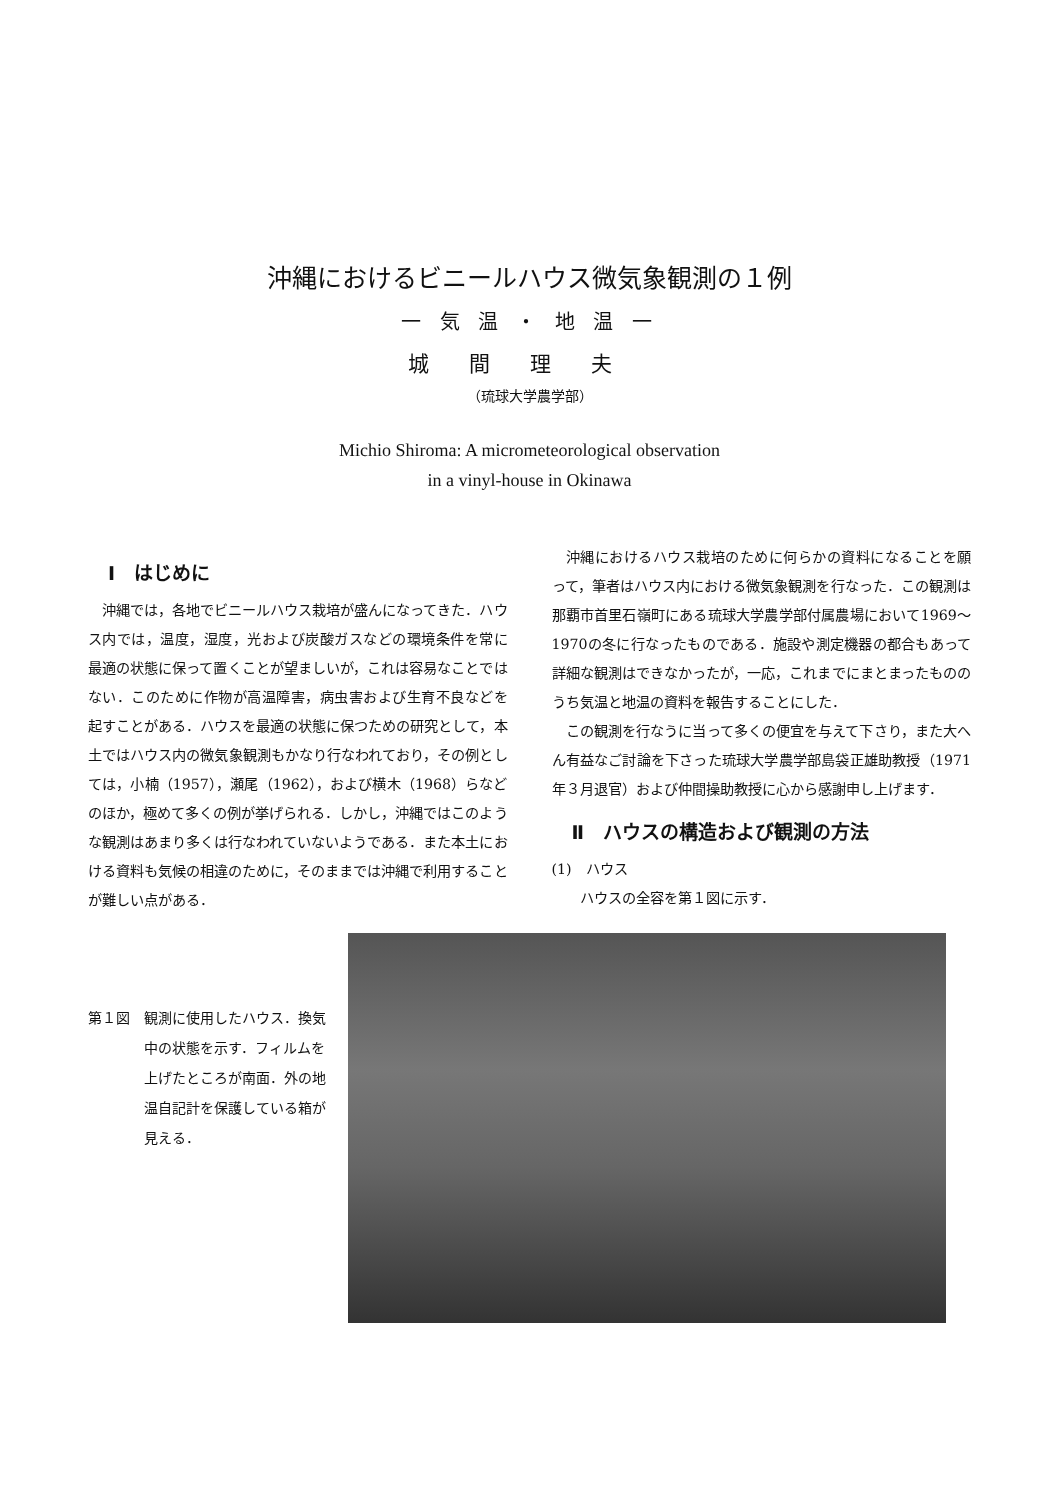沖縄におけるビニールハウス微気象観測の１例
一 気 温 ・ 地 温 一
城間理夫
（琉球大学農学部）
Michio Shiroma: A micrometeorological observation
in a vinyl-house in Okinawa
Ⅰ　はじめに
沖縄では，各地でビニールハウス栽培が盛んになってきた．ハウス内では，温度，湿度，光および炭酸ガスなどの環境条件を常に最適の状態に保って置くことが望ましいが，これは容易なことではない．このために作物が高温障害，病虫害および生育不良などを起すことがある．ハウスを最適の状態に保つための研究として，本土ではハウス内の微気象観測もかなり行なわれており，その例としては，小楠（1957），瀬尾（1962），および横木（1968）らなどのほか，極めて多くの例が挙げられる．しかし，沖縄ではこのような観測はあまり多くは行なわれていないようである．また本土における資料も気候の相違のために，そのままでは沖縄で利用することが難しい点がある．
沖縄におけるハウス栽培のために何らかの資料になることを願って，筆者はハウス内における微気象観測を行なった．この観測は那覇市首里石嶺町にある琉球大学農学部付属農場において1969～1970の冬に行なったものである．施設や測定機器の都合もあって詳細な観測はできなかったが，一応，これまでにまとまったもののうち気温と地温の資料を報告することにした．
この観測を行なうに当って多くの便宜を与えて下さり，また大へん有益なご討論を下さった琉球大学農学部島袋正雄助教授（1971年３月退官）および仲間操助教授に心から感謝申し上げます．
Ⅱ　ハウスの構造および観測の方法
(1)　ハウス
ハウスの全容を第１図に示す．
第１図 観測に使用したハウス．換気中の状態を示す．フィルムを上げたところが南面．外の地温自記計を保護している箱が見える．